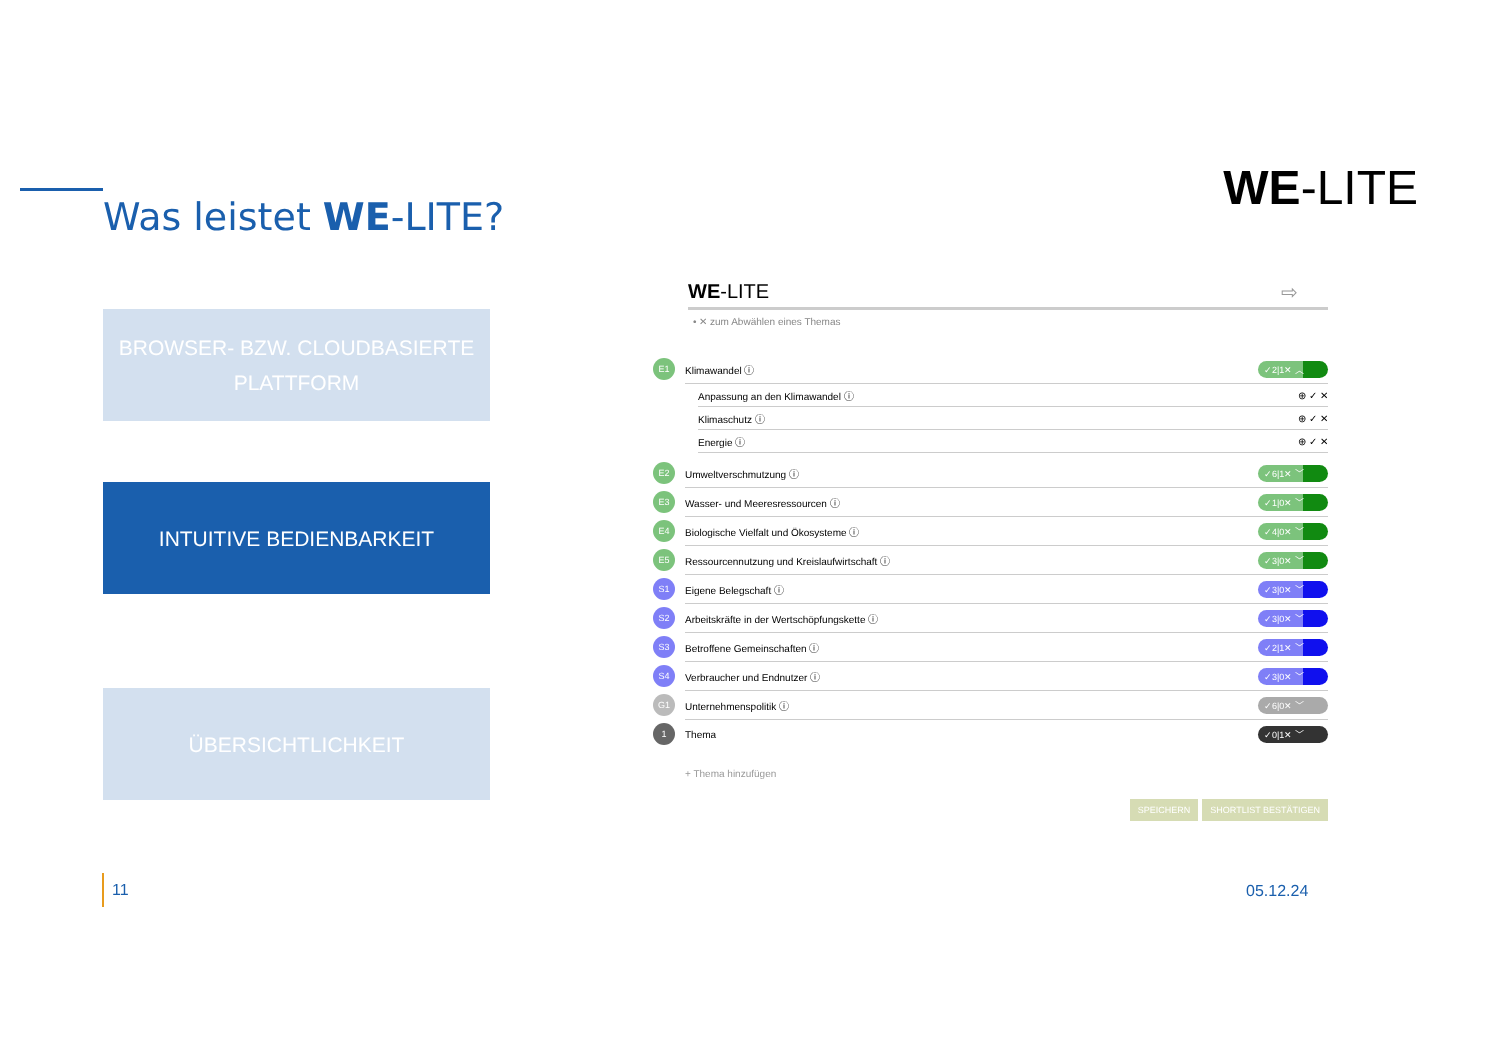Was leistet WE-LITE?
WE-LITE
BROWSER- BZW. CLOUDBASIERTE
PLATTFORM
INTUITIVE BEDIENBARKEIT
ÜBERSICHTLICHKEIT
WE-LITE ⇨
• ✕ zum Abwählen eines Themas
E1 Klimawandel ⓘ ✓2|1✕ ︿
Anpassung an den Klimawandel ⓘ ⊕ ✓ ✕
Klimaschutz ⓘ ⊕ ✓ ✕
Energie ⓘ ⊕ ✓ ✕
E2 Umweltverschmutzung ⓘ ✓6|1✕ ﹀
E3 Wasser- und Meeresressourcen ⓘ ✓1|0✕ ﹀
E4 Biologische Vielfalt und Ökosysteme ⓘ ✓4|0✕ ﹀
E5 Ressourcennutzung und Kreislaufwirtschaft ⓘ ✓3|0✕ ﹀
S1 Eigene Belegschaft ⓘ ✓3|0✕ ﹀
S2 Arbeitskräfte in der Wertschöpfungskette ⓘ ✓3|0✕ ﹀
S3 Betroffene Gemeinschaften ⓘ ✓2|1✕ ﹀
S4 Verbraucher und Endnutzer ⓘ ✓3|0✕ ﹀
G1 Unternehmenspolitik ⓘ ✓6|0✕ ﹀
1 Thema ✓0|1✕ ﹀
+ Thema hinzufügen
SPEICHERN SHORTLIST BESTÄTIGEN
11 05.12.24